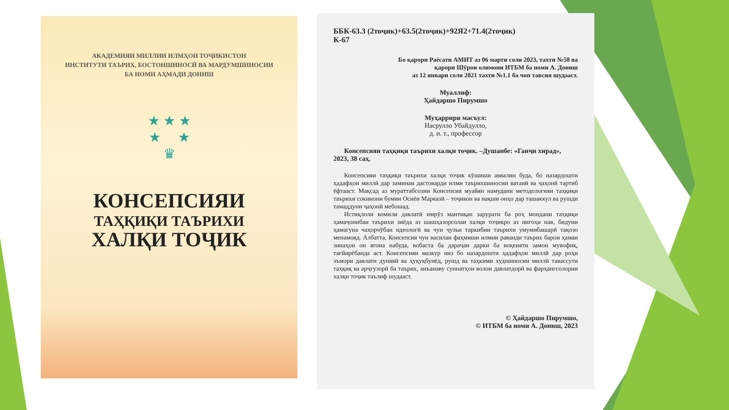АКАДЕМИЯИ МИЛЛИИ ИЛМҲОИ ТОҶИКИСТОН
ИНСТИТУТИ ТАЪРИХ, БОСТОНШИНОСӢ ВА МАРДУМШИНОСИИ
БА НОМИ АҲМАДИ ДОНИШ
★ ★ ★
★ ★
♛
КОНСЕПСИЯИ
ТАҲҚИҚИ ТАЪРИХИ
ХАЛҚИ ТОҶИК
ББК-63.3 (2тоҷик)+63.5(2тоҷик)+92Я2+71.4(2тоҷик)
К-67
Бо қарори Раёсати АМИТ аз 06 марти соли 2023, тахти №58 ва
қарори Шӯрои олимони ИТБМ ба номи А. Дониш
аз 12 январи соли 2021 тахти №1.1 ба чоп тавсия шудааст.
Муаллиф:
Ҳайдаршо Пирумшо
Муҳаррири масъул:
Насрулло Убайдулло,
д. и. т., профессор
Консепсияи таҳқиқи таърихи халқи тоҷик. –Душанбе: «Ганҷи хирад», 2023, 38 саҳ.
Консепсияи таҳқиқи таърихи халқи тоҷик кӯшиши аввалин буда, бо назардошти ҳадафҳои миллӣ дар заминаи дастоварди илми таърихшиносии ватанӣ ва ҷаҳонӣ тартиб ёфтааст. Мақсад аз мураттабсозии Консепсия муайян намудани методологияи таҳқиқи таърихи сокинони бумии Осиёи Марказӣ – тоҷикон ва нақши онҳо дар ташаккул ва рушди тамаддуни ҷаҳонӣ мебошад.
Истиқлоли комили давлатӣ имрӯз мантиқан зарурати ба роҳ мондани таҳқиқи ҳамаҷонибаи таърихи зиёда аз шашҳазорсолаи халқи тоҷикро аз нигоҳи нав, бидуни ҳамагуна чаҳорчӯбаи идеологӣ ва чун ҷузъи таркибии таърихи умумибашарӣ тақозо менамояд. Албатта, Консепсия чун василаи фаҳмиши илмии раванди таърих барои ҳамаи зинаҳои он ягона набуда, вобаста ба дараҷаи дарки ба воқеияти замон мувофиқ, тағйирёбанда аст. Консепсияи мазкур низ бо назардошти ҳадафҳои миллӣ дар роҳи эъмори давлати дунявӣ ва ҳуқуқбунёд, рушд ва таҳкими худшиносии миллӣ тавассути таҳқиқ ва арҷгузорӣ ба таърих, анъанаву суннатҳои волои давлатдорӣ ва фарҳангсолории халқи тоҷик таълиф шудааст.
© Ҳайдаршо Пирумшо,
© ИТБМ ба номи А. Дониш, 2023